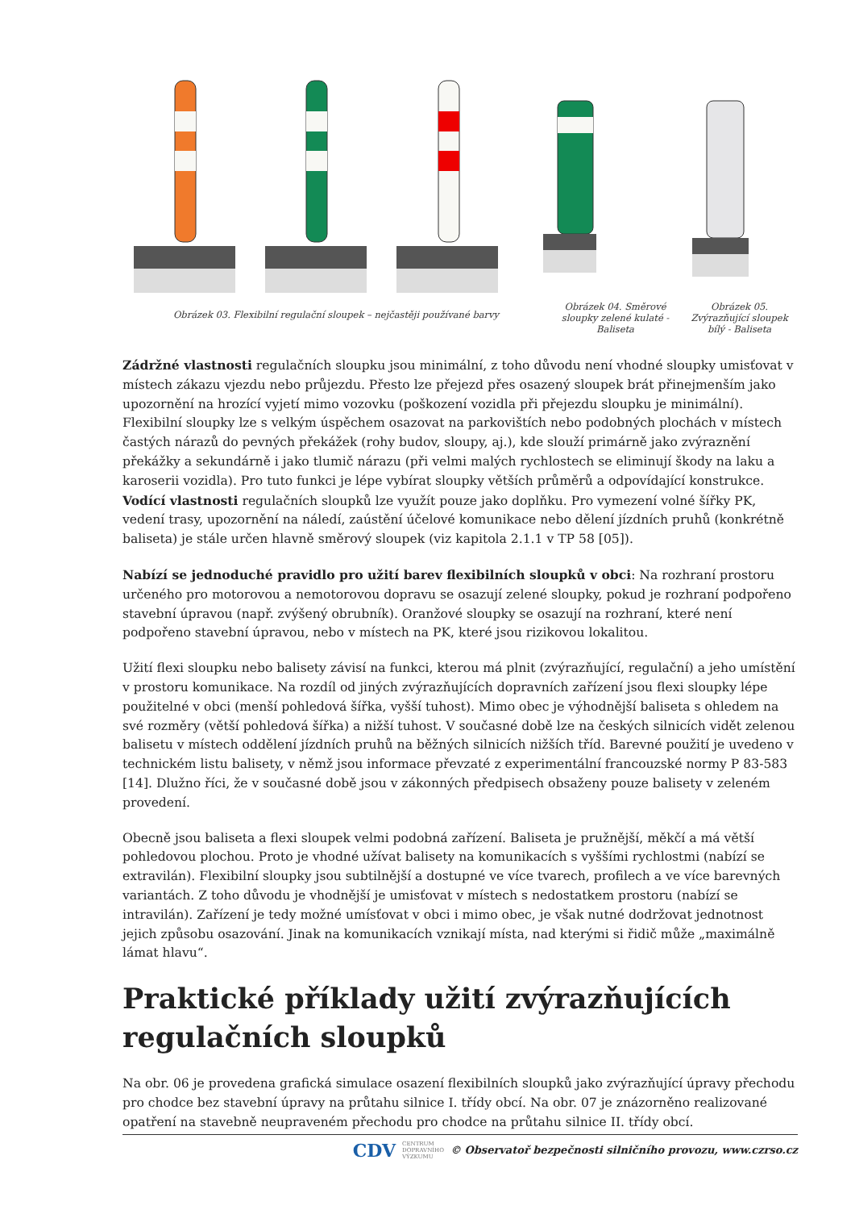Obrázek 03. Flexibilní regulační sloupek – nejčastěji používané barvy
Obrázek 04. Směrové sloupky zelené kulaté - Baliseta
Obrázek 05. Zvýrazňující sloupek bílý - Baliseta
Zádržné vlastnosti regulačních sloupku jsou minimální, z toho důvodu není vhodné sloupky umisťovat v místech zákazu vjezdu nebo průjezdu. Přesto lze přejezd přes osazený sloupek brát přinejmenším jako upozornění na hrozící vyjetí mimo vozovku (poškození vozidla při přejezdu sloupku je minimální). Flexibilní sloupky lze s velkým úspěchem osazovat na parkovištích nebo podobných plochách v místech častých nárazů do pevných překážek (rohy budov, sloupy, aj.), kde slouží primárně jako zvýraznění překážky a sekundárně i jako tlumič nárazu (při velmi malých rychlostech se eliminují škody na laku a karoserii vozidla). Pro tuto funkci je lépe vybírat sloupky větších průměrů a odpovídající konstrukce. Vodící vlastnosti regulačních sloupků lze využít pouze jako doplňku. Pro vymezení volné šířky PK, vedení trasy, upozornění na náledí, zaústění účelové komunikace nebo dělení jízdních pruhů (konkrétně baliseta) je stále určen hlavně směrový sloupek (viz kapitola 2.1.1 v TP 58 [05]).
Nabízí se jednoduché pravidlo pro užití barev flexibilních sloupků v obci: Na rozhraní prostoru určeného pro motorovou a nemotorovou dopravu se osazují zelené sloupky, pokud je rozhraní podpořeno stavební úpravou (např. zvýšený obrubník). Oranžové sloupky se osazují na rozhraní, které není podpořeno stavební úpravou, nebo v místech na PK, které jsou rizikovou lokalitou.
Užití flexi sloupku nebo balisety závisí na funkci, kterou má plnit (zvýrazňující, regulační) a jeho umístění v prostoru komunikace. Na rozdíl od jiných zvýrazňujících dopravních zařízení jsou flexi sloupky lépe použitelné v obci (menší pohledová šířka, vyšší tuhost). Mimo obec je výhodnější baliseta s ohledem na své rozměry (větší pohledová šířka) a nižší tuhost. V současné době lze na českých silnicích vidět zelenou balisetu v místech oddělení jízdních pruhů na běžných silnicích nižších tříd. Barevné použití je uvedeno v technickém listu balisety, v němž jsou informace převzaté z experimentální francouzské normy P 83-583 [14]. Dlužno říci, že v současné době jsou v zákonných předpisech obsaženy pouze balisety v zeleném provedení.
Obecně jsou baliseta a flexi sloupek velmi podobná zařízení. Baliseta je pružnější, měkčí a má větší pohledovou plochou. Proto je vhodné užívat balisety na komunikacích s vyššími rychlostmi (nabízí se extravilán). Flexibilní sloupky jsou subtilnější a dostupné ve více tvarech, profilech a ve více barevných variantách. Z toho důvodu je vhodnější je umisťovat v místech s nedostatkem prostoru (nabízí se intravilán). Zařízení je tedy možné umísťovat v obci i mimo obec, je však nutné dodržovat jednotnost jejich způsobu osazování. Jinak na komunikacích vznikají místa, nad kterými si řidič může „maximálně lámat hlavu“.
Praktické příklady užití zvýrazňujících regulačních sloupků
Na obr. 06 je provedena grafická simulace osazení flexibilních sloupků jako zvýrazňující úpravy přechodu pro chodce bez stavební úpravy na průtahu silnice I. třídy obcí. Na obr. 07 je znázorněno realizované opatření na stavebně neupraveném přechodu pro chodce na průtahu silnice II. třídy obcí.
CDV CENTRUM
DOPRAVNÍHO
VÝZKUMU © Observatoř bezpečnosti silničního provozu, www.czrso.cz